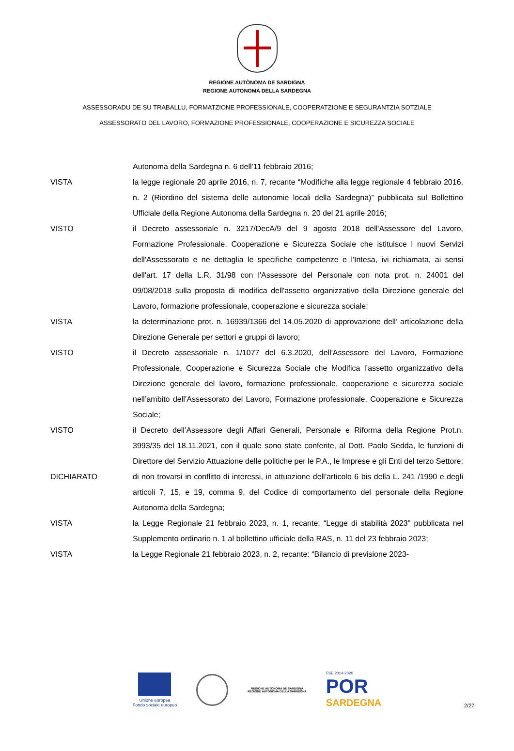REGIONE AUTÒNOMA DE SARDIGNA
REGIONE AUTONOMA DELLA SARDEGNA
ASSESSORADU DE SU TRABALLU, FORMATZIONE PROFESSIONALE, COOPERATZIONE E SEGURANTZIA SOTZIALE
ASSESSORATO DEL LAVORO, FORMAZIONE PROFESSIONALE, COOPERAZIONE E SICUREZZA SOCIALE
Autonoma della Sardegna n. 6 dell’11 febbraio 2016;
VISTA la legge regionale 20 aprile 2016, n. 7, recante “Modifiche alla legge regionale 4 febbraio 2016, n. 2 (Riordino del sistema delle autonomie locali della Sardegna)” pubblicata sul Bollettino Ufficiale della Regione Autonoma della Sardegna n. 20 del 21 aprile 2016;
VISTO il Decreto assessoriale n. 3217/DecA/9 del 9 agosto 2018 dell'Assessore del Lavoro, Formazione Professionale, Cooperazione e Sicurezza Sociale che istituisce i nuovi Servizi dell'Assessorato e ne dettaglia le specifiche competenze e l'Intesa, ivi richiamata, ai sensi dell'art. 17 della L.R. 31/98 con l'Assessore del Personale con nota prot. n. 24001 del 09/08/2018 sulla proposta di modifica dell'assetto organizzativo della Direzione generale del Lavoro, formazione professionale, cooperazione e sicurezza sociale;
VISTA la determinazione prot. n. 16939/1366 del 14.05.2020 di approvazione dell’ articolazione della Direzione Generale per settori e gruppi di lavoro;
VISTO il Decreto assessoriale n. 1/1077 del 6.3.2020, dell'Assessore del Lavoro, Formazione Professionale, Cooperazione e Sicurezza Sociale che Modifica l’assetto organizzativo della Direzione generale del lavoro, formazione professionale, cooperazione e sicurezza sociale nell’ambito dell’Assessorato del Lavoro, Formazione professionale, Cooperazione e Sicurezza Sociale;
VISTO il Decreto dell’Assessore degli Affari Generali, Personale e Riforma della Regione Prot.n. 3993/35 del 18.11.2021, con il quale sono state conferite, al Dott. Paolo Sedda, le funzioni di Direttore del Servizio Attuazione delle politiche per le P.A., le Imprese e gli Enti del terzo Settore;
DICHIARATO di non trovarsi in conflitto di interessi, in attuazione dell’articolo 6 bis della L. 241 /1990 e degli articoli 7, 15, e 19, comma 9, del Codice di comportamento del personale della Regione Autonoma della Sardegna;
VISTA la Legge Regionale 21 febbraio 2023, n. 1, recante: “Legge di stabilità 2023" pubblicata nel Supplemento ordinario n. 1 al bollettino ufficiale della RAS, n. 11 del 23 febbraio 2023;
VISTA la Legge Regionale 21 febbraio 2023, n. 2, recante: “Bilancio di previsione 2023-
Unione europea
Fondo sociale europeo
REGIONE AUTÒNOMA DE SARDIGNA
REGIONE AUTONOMA DELLA SARDEGNA
FSE 2014-2020
POR
SARDEGNA
2/27